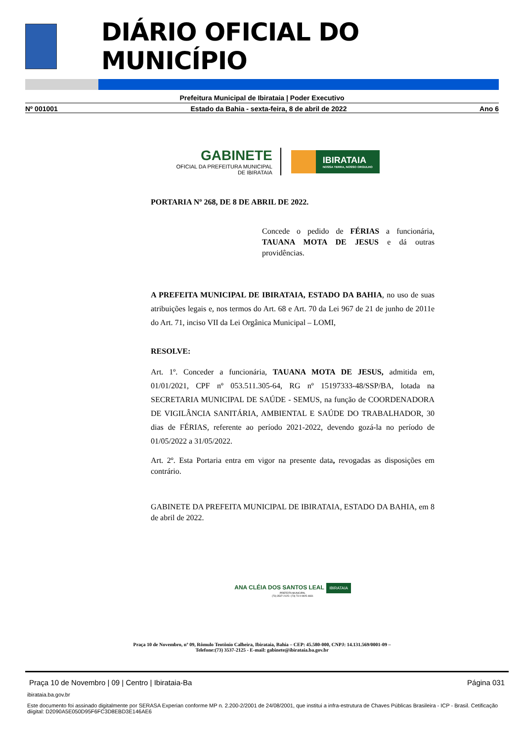DIÁRIO OFICIAL DO MUNICÍPIO
Prefeitura Municipal de Ibirataia | Poder Executivo
Nº 001001 Estado da Bahia - sexta-feira, 8 de abril de 2022 Ano 6
GABINETE
OFICIAL DA PREFEITURA MUNICIPAL
DE IBIRATAIA
IBIRATAIA
NOSSA TERRA, NOSSO ORGULHO
PORTARIA Nº 268, DE 8 DE ABRIL DE 2022.
Concede o pedido de FÉRIAS a funcionária, TAUANA MOTA DE JESUS e dá outras providências.
A PREFEITA MUNICIPAL DE IBIRATAIA, ESTADO DA BAHIA, no uso de suas atribuições legais e, nos termos do Art. 68 e Art. 70 da Lei 967 de 21 de junho de 2011e do Art. 71, inciso VII da Lei Orgânica Municipal – LOMI,
RESOLVE:
Art. 1º. Conceder a funcionária, TAUANA MOTA DE JESUS, admitida em, 01/01/2021, CPF nº 053.511.305-64, RG nº 15197333-48/SSP/BA, lotada na SECRETARIA MUNICIPAL DE SAÚDE - SEMUS, na função de COORDENADORA DE VIGILÂNCIA SANITÁRIA, AMBIENTAL E SAÚDE DO TRABALHADOR, 30 dias de FÉRIAS, referente ao período 2021-2022, devendo gozá-la no período de 01/05/2022 a 31/05/2022.
Art. 2º. Esta Portaria entra em vigor na presente data, revogadas as disposições em contrário.
GABINETE DA PREFEITA MUNICIPAL DE IBIRATAIA, ESTADO DA BAHIA, em 8 de abril de 2022.
ANA CLÉIA DOS SANTOS LEAL IBIRATAIA
PREFEITA MUNICIPAL
(73) 3537-2125 / (73) 73 9 9925-4831
Praça 10 de Novembro, nº 09, Rômulo Teotônio Calheira, Ibirataia, Bahia – CEP: 45.580-000, CNPJ: 14.131.569/0001-09 –
Telefone:(73) 3537-2125 - E-mail: gabinete@ibirataia.ba.gov.br
Praça 10 de Novembro | 09 | Centro | Ibirataia-Ba Página 031
ibirataia.ba.gov.br
Este documento foi assinado digitalmente por SERASA Experian conforme MP n. 2.200-2/2001 de 24/08/2001, que institui a infra-estrutura de Chaves Públicas Brasileira - ICP - Brasil. Cetificação diigital: D2090A5E050D95F6FC3D8EBD3E146AE6